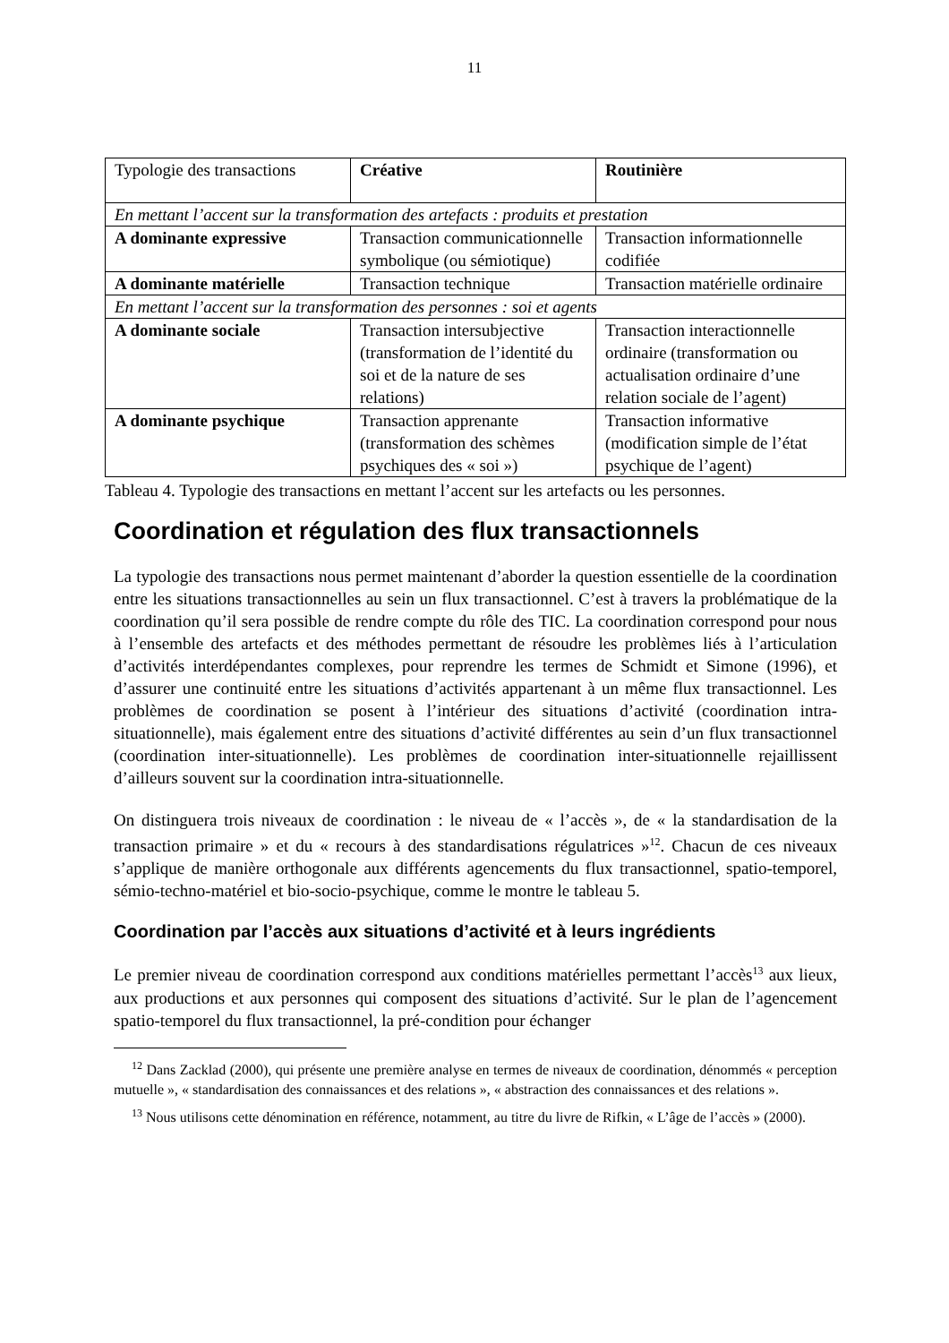11
| Typologie des transactions | Créative | Routinière |
| En mettant l’accent sur la transformation des artefacts : produits et prestation | | |
| A dominante expressive | Transaction communicationnelle symbolique (ou sémiotique) | Transaction informationnelle codifiée |
| A dominante matérielle | Transaction technique | Transaction matérielle ordinaire |
| En mettant l’accent sur la transformation des personnes : soi et agents | | |
| A dominante sociale | Transaction intersubjective (transformation de l’identité du soi et de la nature de ses relations) | Transaction interactionnelle ordinaire (transformation ou actualisation ordinaire d’une relation sociale de l’agent) |
| A dominante psychique | Transaction apprenante (transformation des schèmes psychiques des « soi ») | Transaction informative (modification simple de l’état psychique de l’agent) |
Tableau 4. Typologie des transactions en mettant l’accent sur les artefacts ou les personnes.
Coordination et régulation des flux transactionnels
La typologie des transactions nous permet maintenant d’aborder la question essentielle de la coordination entre les situations transactionnelles au sein un flux transactionnel. C’est à travers la problématique de la coordination qu’il sera possible de rendre compte du rôle des TIC. La coordination correspond pour nous à l’ensemble des artefacts et des méthodes permettant de résoudre les problèmes liés à l’articulation d’activités interdépendantes complexes, pour reprendre les termes de Schmidt et Simone (1996), et d’assurer une continuité entre les situations d’activités appartenant à un même flux transactionnel. Les problèmes de coordination se posent à l’intérieur des situations d’activité (coordination intra-situationnelle), mais également entre des situations d’activité différentes au sein d’un flux transactionnel (coordination inter-situationnelle). Les problèmes de coordination inter-situationnelle rejaillissent d’ailleurs souvent sur la coordination intra-situationnelle.
On distinguera trois niveaux de coordination : le niveau de « l’accès », de « la standardisation de la transaction primaire » et du « recours à des standardisations régulatrices »<sup>12</sup>. Chacun de ces niveaux s’applique de manière orthogonale aux différents agencements du flux transactionnel, spatio-temporel, sémio-techno-matériel et bio-socio-psychique, comme le montre le tableau 5.
Coordination par l’accès aux situations d’activité et à leurs ingrédients
Le premier niveau de coordination correspond aux conditions matérielles permettant l’accès<sup>13</sup> aux lieux, aux productions et aux personnes qui composent des situations d’activité. Sur le plan de l’agencement spatio-temporel du flux transactionnel, la pré-condition pour échanger
<sup>12</sup> Dans Zacklad (2000), qui présente une première analyse en termes de niveaux de coordination, dénommés « perception mutuelle », « standardisation des connaissances et des relations », « abstraction des connaissances et des relations ».
<sup>13</sup> Nous utilisons cette dénomination en référence, notamment, au titre du livre de Rifkin, « L’âge de l’accès » (2000).